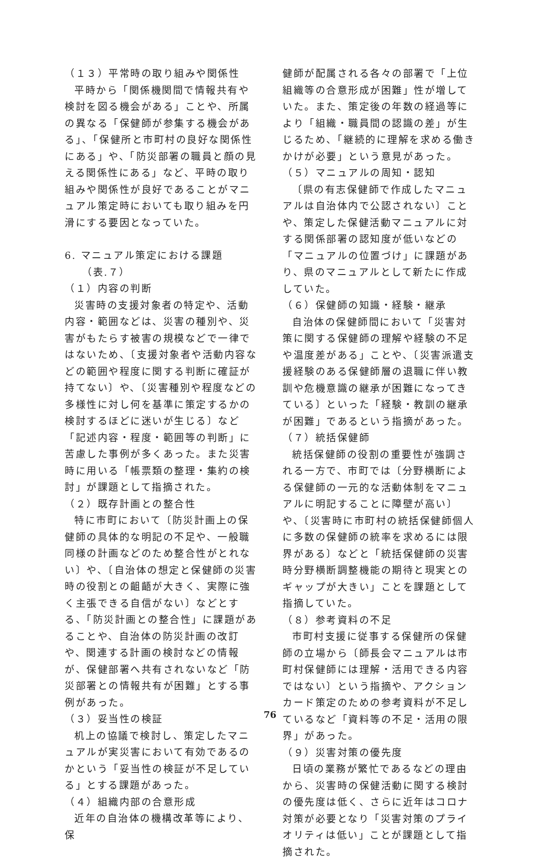（１３）平常時の取り組みや関係性
平時から「関係機関間で情報共有や検討を図る機会がある」ことや、所属の異なる「保健師が参集する機会がある」、「保健所と市町村の良好な関係性にある」や、「防災部署の職員と顔の見える関係性にある」など、平時の取り組みや関係性が良好であることがマニュアル策定時においても取り組みを円滑にする要因となっていた。
6. マニュアル策定における課題
（表.７）
（１）内容の判断
災害時の支援対象者の特定や、活動内容・範囲などは、災害の種別や、災害がもたらす被害の規模などで一律ではないため、〔支援対象者や活動内容などの範囲や程度に関する判断に確証が持てない〕や、〔災害種別や程度などの多様性に対し何を基準に策定するかの検討するほどに迷いが生じる〕など「記述内容・程度・範囲等の判断」に苦慮した事例が多くあった。また災害時に用いる「帳票類の整理・集約の検討」が課題として指摘された。
（２）既存計画との整合性
特に市町において〔防災計画上の保健師の具体的な明記の不足や、一般職同様の計画などのため整合性がとれない〕や、〔自治体の想定と保健師の災害時の役割との齟齬が大きく、実際に強く主張できる自信がない〕などとする、「防災計画との整合性」に課題があることや、自治体の防災計画の改訂や、関連する計画の検討などの情報が、保健部署へ共有されないなど「防災部署との情報共有が困難」とする事例があった。
（３）妥当性の検証
机上の協議で検討し、策定したマニュアルが実災害において有効であるのかという「妥当性の検証が不足している」とする課題があった。
（４）組織内部の合意形成
近年の自治体の機構改革等により、保
健師が配属される各々の部署で「上位組織等の合意形成が困難」性が増していた。また、策定後の年数の経過等により「組織・職員間の認識の差」が生じるため、「継続的に理解を求める働きかけが必要」という意見があった。
（５）マニュアルの周知・認知
〔県の有志保健師で作成したマニュアルは自治体内で公認されない〕ことや、策定した保健活動マニュアルに対する関係部署の認知度が低いなどの「マニュアルの位置づけ」に課題があり、県のマニュアルとして新たに作成していた。
（６）保健師の知識・経験・継承
自治体の保健師間において「災害対策に関する保健師の理解や経験の不足や温度差がある」ことや、〔災害派遣支援経験のある保健師層の退職に伴い教訓や危機意識の継承が困難になってきている〕といった「経験・教訓の継承が困難」であるという指摘があった。
（７）統括保健師
統括保健師の役割の重要性が強調される一方で、市町では〔分野横断による保健師の一元的な活動体制をマニュアルに明記することに障壁が高い〕や、〔災害時に市町村の統括保健師個人に多数の保健師の統率を求めるには限界がある〕などと「統括保健師の災害時分野横断調整機能の期待と現実とのギャップが大きい」ことを課題として指摘していた。
（８）参考資料の不足
市町村支援に従事する保健所の保健師の立場から〔師長会マニュアルは市町村保健師には理解・活用できる内容ではない〕という指摘や、アクションカード策定のための参考資料が不足しているなど「資料等の不足・活用の限界」があった。
（９）災害対策の優先度
日頃の業務が繁忙であるなどの理由から、災害時の保健活動に関する検討の優先度は低く、さらに近年はコロナ対策が必要となり「災害対策のプライオリティは低い」ことが課題として指摘された。
76